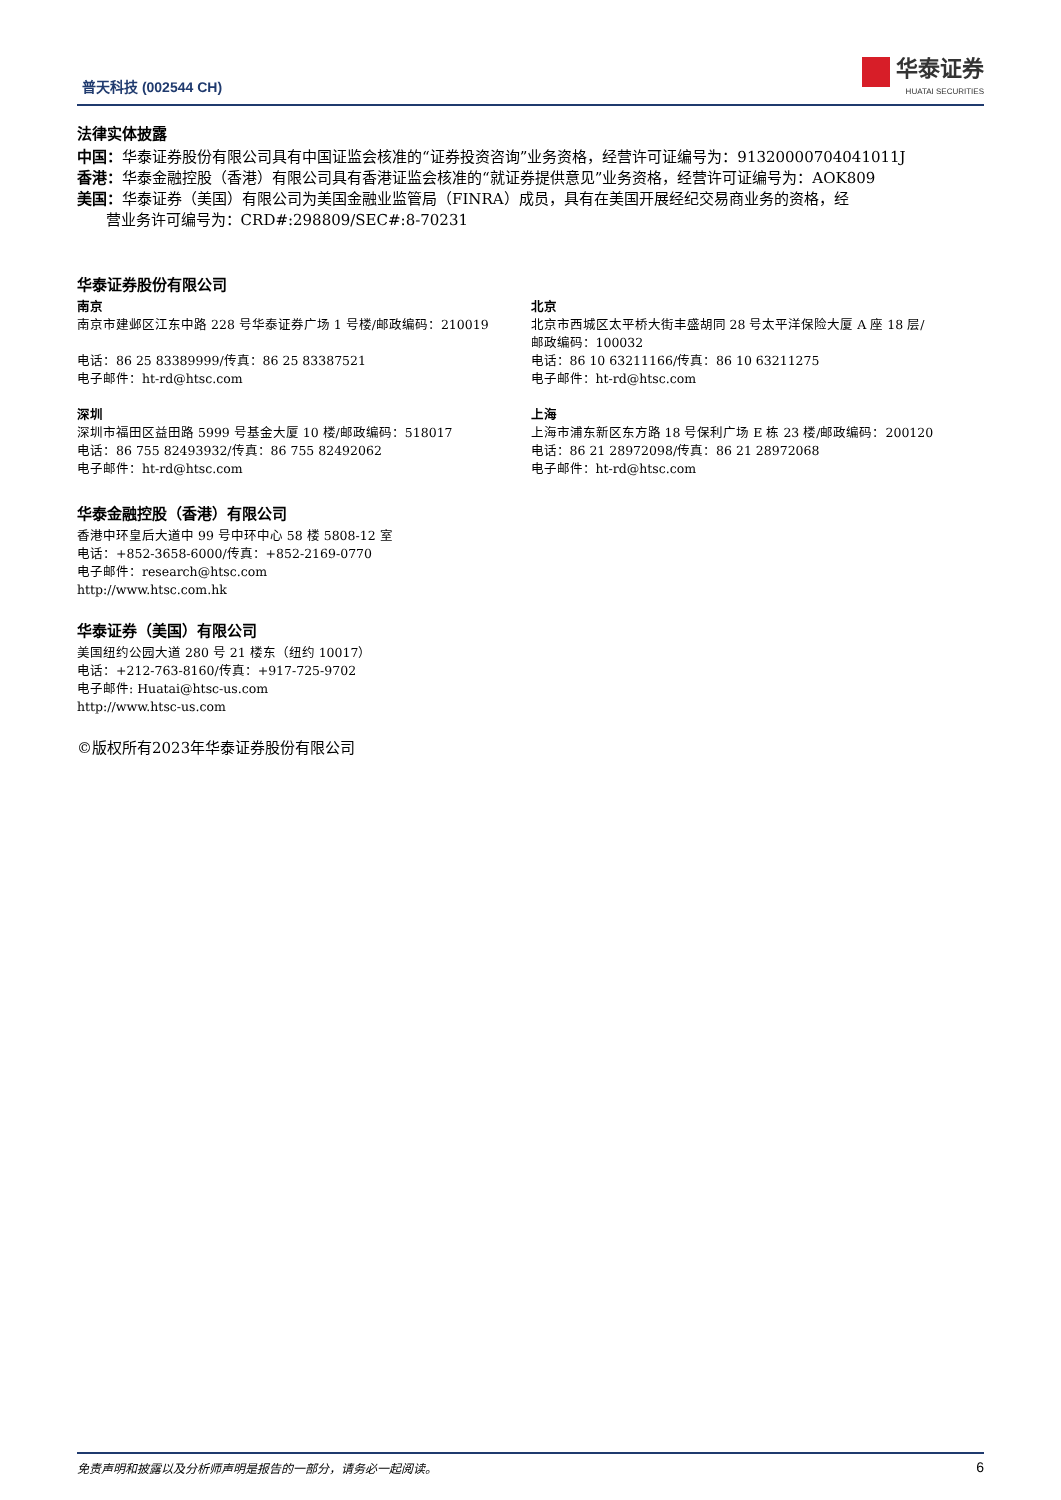普天科技 (002544 CH)
华泰证券
HUATAI SECURITIES
法律实体披露
中国：华泰证券股份有限公司具有中国证监会核准的“证券投资咨询”业务资格，经营许可证编号为：91320000704041011J
香港：华泰金融控股（香港）有限公司具有香港证监会核准的“就证券提供意见”业务资格，经营许可证编号为：AOK809
美国：华泰证券（美国）有限公司为美国金融业监管局（FINRA）成员，具有在美国开展经纪交易商业务的资格，经
营业务许可编号为：CRD#:298809/SEC#:8-70231
华泰证券股份有限公司
南京
南京市建邺区江东中路 228 号华泰证券广场 1 号楼/邮政编码：210019
电话：86 25 83389999/传真：86 25 83387521
电子邮件：ht-rd@htsc.com
深圳
深圳市福田区益田路 5999 号基金大厦 10 楼/邮政编码：518017
电话：86 755 82493932/传真：86 755 82492062
电子邮件：ht-rd@htsc.com
北京
北京市西城区太平桥大街丰盛胡同 28 号太平洋保险大厦 A 座 18 层/
邮政编码：100032
电话：86 10 63211166/传真：86 10 63211275
电子邮件：ht-rd@htsc.com
上海
上海市浦东新区东方路 18 号保利广场 E 栋 23 楼/邮政编码：200120
电话：86 21 28972098/传真：86 21 28972068
电子邮件：ht-rd@htsc.com
华泰金融控股（香港）有限公司
香港中环皇后大道中 99 号中环中心 58 楼 5808-12 室
电话：+852-3658-6000/传真：+852-2169-0770
电子邮件：research@htsc.com
http://www.htsc.com.hk
华泰证券（美国）有限公司
美国纽约公园大道 280 号 21 楼东（纽约 10017）
电话：+212-763-8160/传真：+917-725-9702
电子邮件: Huatai@htsc-us.com
http://www.htsc-us.com
©版权所有2023年华泰证券股份有限公司
免责声明和披露以及分析师声明是报告的一部分，请务必一起阅读。 6